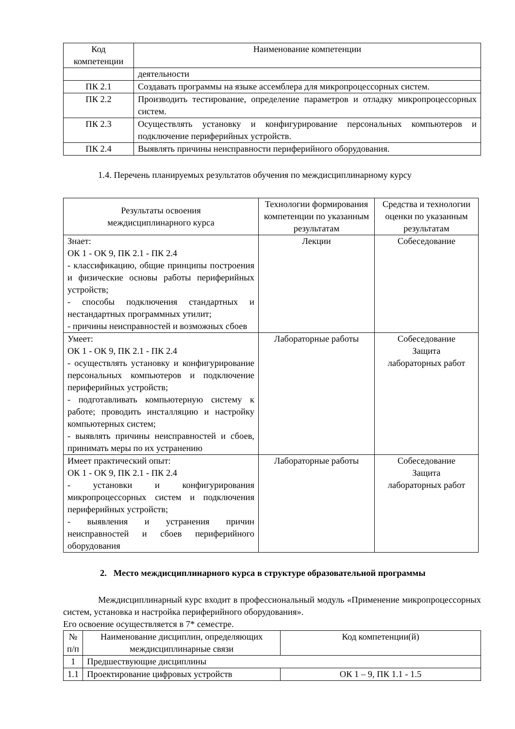| Код компетенции | Наименование компетенции |
| --- | --- |
| | деятельности |
| ПК 2.1 | Создавать программы на языке ассемблера для микропроцессорных систем. |
| ПК 2.2 | Производить тестирование, определение параметров и отладку микропроцессорных систем. |
| ПК 2.3 | Осуществлять установку и конфигурирование персональных компьютеров и подключение периферийных устройств. |
| ПК 2.4 | Выявлять причины неисправности периферийного оборудования. |
1.4. Перечень планируемых результатов обучения по междисциплинарному курсу
| Результаты освоения междисциплинарного курса | Технологии формирования компетенции по указанным результатам | Средства и технологии оценки по указанным результатам |
| --- | --- | --- |
| Знает: ОК 1 - ОК 9, ПК 2.1 - ПК 2.4 - классификацию, общие принципы построения и физические основы работы периферийных устройств; - способы подключения стандартных и нестандартных программных утилит; - причины неисправностей и возможных сбоев | Лекции | Собеседование |
| Умеет: ОК 1 - ОК 9, ПК 2.1 - ПК 2.4 - осуществлять установку и конфигурирование персональных компьютеров и подключение периферийных устройств; - подготавливать компьютерную систему к работе; проводить инсталляцию и настройку компьютерных систем; - выявлять причины неисправностей и сбоев, принимать меры по их устранению | Лабораторные работы | Собеседование Защита лабораторных работ |
| Имеет практический опыт: ОК 1 - ОК 9, ПК 2.1 - ПК 2.4 - установки и конфигурирования микропроцессорных систем и подключения периферийных устройств; - выявления и устранения причин неисправностей и сбоев периферийного оборудования | Лабораторные работы | Собеседование Защита лабораторных работ |
2. Место междисциплинарного курса в структуре образовательной программы
Междисциплинарный курс входит в профессиональный модуль «Применение микропроцессорных систем, установка и настройка периферийного оборудования».
Его освоение осуществляется в 7* семестре.
| № п/п | Наименование дисциплин, определяющих междисциплинарные связи | Код компетенции(й) |
| --- | --- | --- |
| 1 | Предшествующие дисциплины | |
| 1.1 | Проектирование цифровых устройств | ОК 1 – 9, ПК 1.1 - 1.5 |